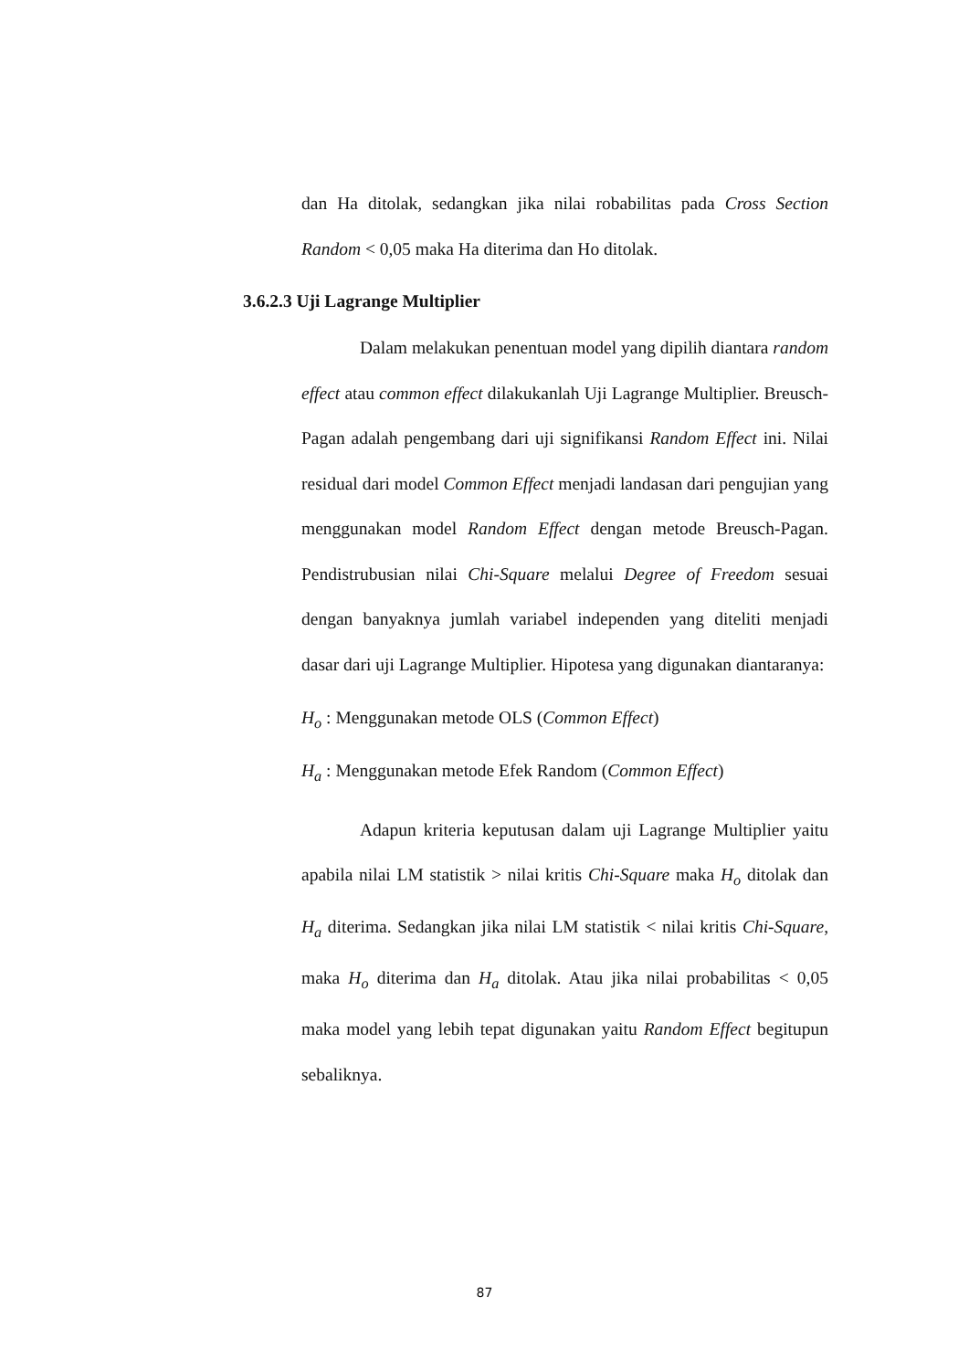dan Ha ditolak, sedangkan jika nilai robabilitas pada Cross Section Random < 0,05 maka Ha diterima dan Ho ditolak.
3.6.2.3 Uji Lagrange Multiplier
Dalam melakukan penentuan model yang dipilih diantara random effect atau common effect dilakukanlah Uji Lagrange Multiplier. Breusch-Pagan adalah pengembang dari uji signifikansi Random Effect ini. Nilai residual dari model Common Effect menjadi landasan dari pengujian yang menggunakan model Random Effect dengan metode Breusch-Pagan. Pendistrubusian nilai Chi-Square melalui Degree of Freedom sesuai dengan banyaknya jumlah variabel independen yang diteliti menjadi dasar dari uji Lagrange Multiplier. Hipotesa yang digunakan diantaranya:
H<sub>o</sub> : Menggunakan metode OLS (Common Effect)
H<sub>a</sub> : Menggunakan metode Efek Random (Common Effect)
Adapun kriteria keputusan dalam uji Lagrange Multiplier yaitu apabila nilai LM statistik > nilai kritis Chi-Square maka H<sub>o</sub> ditolak dan H<sub>a</sub> diterima. Sedangkan jika nilai LM statistik < nilai kritis Chi-Square, maka H<sub>o</sub> diterima dan H<sub>a</sub> ditolak. Atau jika nilai probabilitas < 0,05 maka model yang lebih tepat digunakan yaitu Random Effect begitupun sebaliknya.
87